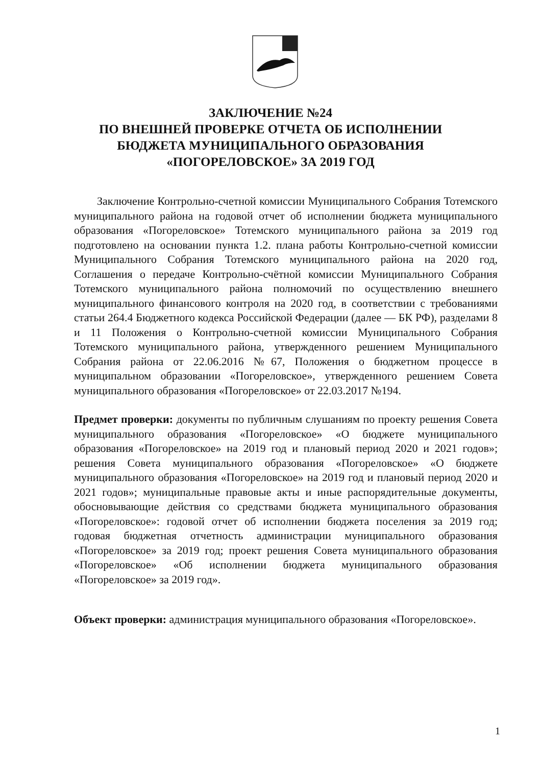ЗАКЛЮЧЕНИЕ №24
ПО ВНЕШНЕЙ ПРОВЕРКЕ ОТЧЕТА ОБ ИСПОЛНЕНИИ
БЮДЖЕТА МУНИЦИПАЛЬНОГО ОБРАЗОВАНИЯ
«ПОГОРЕЛОВСКОЕ» ЗА 2019 ГОД
Заключение Контрольно-счетной комиссии Муниципального Собрания Тотемского муниципального района на годовой отчет об исполнении бюджета муниципального образования «Погореловское» Тотемского муниципального района за 2019 год подготовлено на основании пункта 1.2. плана работы Контрольно-счетной комиссии Муниципального Собрания Тотемского муниципального района на 2020 год, Соглашения о передаче Контрольно-счётной комиссии Муниципального Собрания Тотемского муниципального района полномочий по осуществлению внешнего муниципального финансового контроля на 2020 год, в соответствии с требованиями статьи 264.4 Бюджетного кодекса Российской Федерации (далее — БК РФ), разделами 8 и 11 Положения о Контрольно-счетной комиссии Муниципального Собрания Тотемского муниципального района, утвержденного решением Муниципального Собрания района от 22.06.2016 №67, Положения о бюджетном процессе в муниципальном образовании «Погореловское», утвержденного решением Совета муниципального образования «Погореловское» от 22.03.2017 №194.
Предмет проверки: документы по публичным слушаниям по проекту решения Совета муниципального образования «Погореловское» «О бюджете муниципального образования «Погореловское» на 2019 год и плановый период 2020 и 2021 годов»; решения Совета муниципального образования «Погореловское» «О бюджете муниципального образования «Погореловское» на 2019 год и плановый период 2020 и 2021 годов»; муниципальные правовые акты и иные распорядительные документы, обосновывающие действия со средствами бюджета муниципального образования «Погореловское»: годовой отчет об исполнении бюджета поселения за 2019 год; годовая бюджетная отчетность администрации муниципального образования «Погореловское» за 2019 год; проект решения Совета муниципального образования «Погореловское» «Об исполнении бюджета муниципального образования «Погореловское» за 2019 год».
Объект проверки: администрация муниципального образования «Погореловское».
1